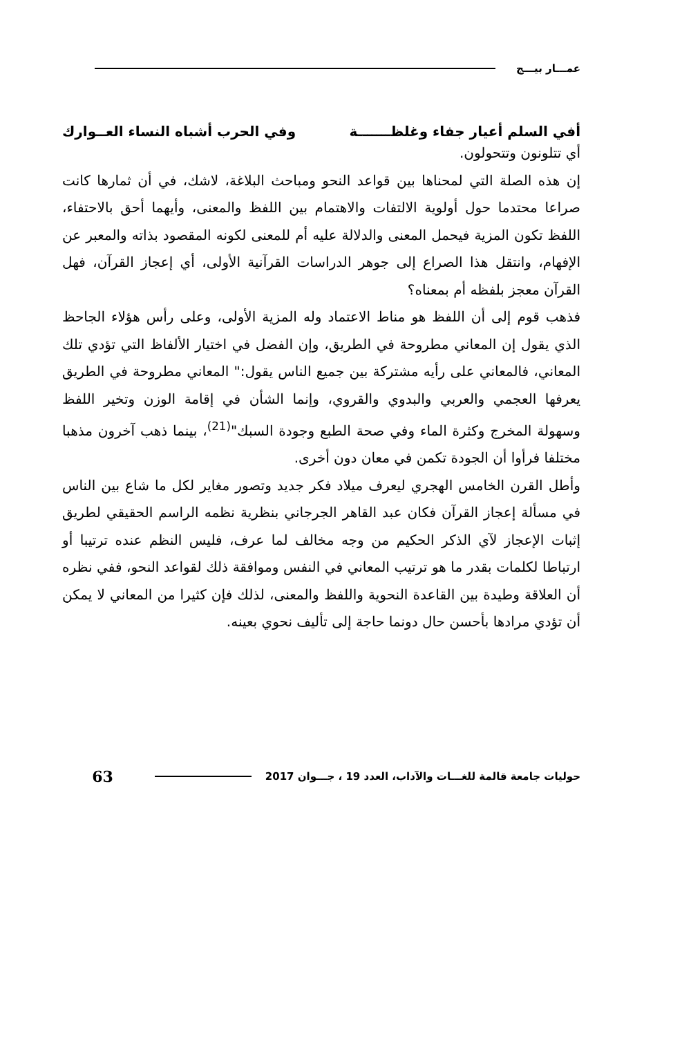عمـــار بيـــج
أفي السلم أعيار جفاء وغلظـــــــة وفي الحرب أشباه النساء العــوارك
أي تتلونون وتتحولون.
إن هذه الصلة التي لمحناها بين قواعد النحو ومباحث البلاغة، لاشك، في أن ثمارها كانت صراعا محتدما حول أولوية الالتفات والاهتمام بين اللفظ والمعنى، وأيهما أحق بالاحتفاء، اللفظ تكون المزية فيحمل المعنى والدلالة عليه أم للمعنى لكونه المقصود بذاته والمعبر عن الإفهام، وانتقل هذا الصراع إلى جوهر الدراسات القرآنية الأولى، أي إعجاز القرآن، فهل القرآن معجز بلفظه أم بمعناه؟
فذهب قوم إلى أن اللفظ هو مناط الاعتماد وله المزية الأولى، وعلى رأس هؤلاء الجاحظ الذي يقول إن المعاني مطروحة في الطريق، وإن الفضل في اختيار الألفاظ التي تؤدي تلك المعاني، فالمعاني على رأيه مشتركة بين جميع الناس يقول:" المعاني مطروحة في الطريق يعرفها العجمي والعربي والبدوي والقروي، وإنما الشأن في إقامة الوزن وتخير اللفظ وسهولة المخرج وكثرة الماء وفي صحة الطبع وجودة السبك"<sup>(21)</sup>، بينما ذهب آخرون مذهبا مختلفا فرأوا أن الجودة تكمن في معان دون أخرى.
وأطل القرن الخامس الهجري ليعرف ميلاد فكر جديد وتصور مغاير لكل ما شاع بين الناس في مسألة إعجاز القرآن فكان عبد القاهر الجرجاني بنظرية نظمه الراسم الحقيقي لطريق إثبات الإعجاز لآي الذكر الحكيم من وجه مخالف لما عرف، فليس النظم عنده ترتيبا أو ارتباطا لكلمات بقدر ما هو ترتيب المعاني في النفس وموافقة ذلك لقواعد النحو، ففي نظره أن العلاقة وطيدة بين القاعدة النحوية واللفظ والمعنى، لذلك فإن كثيرا من المعاني لا يمكن أن تؤدي مرادها بأحسن حال دونما حاجة إلى تأليف نحوي بعينه.
حوليات جامعة قالمة للغـــات والآداب، العدد 19 ، جـــوان 2017 63